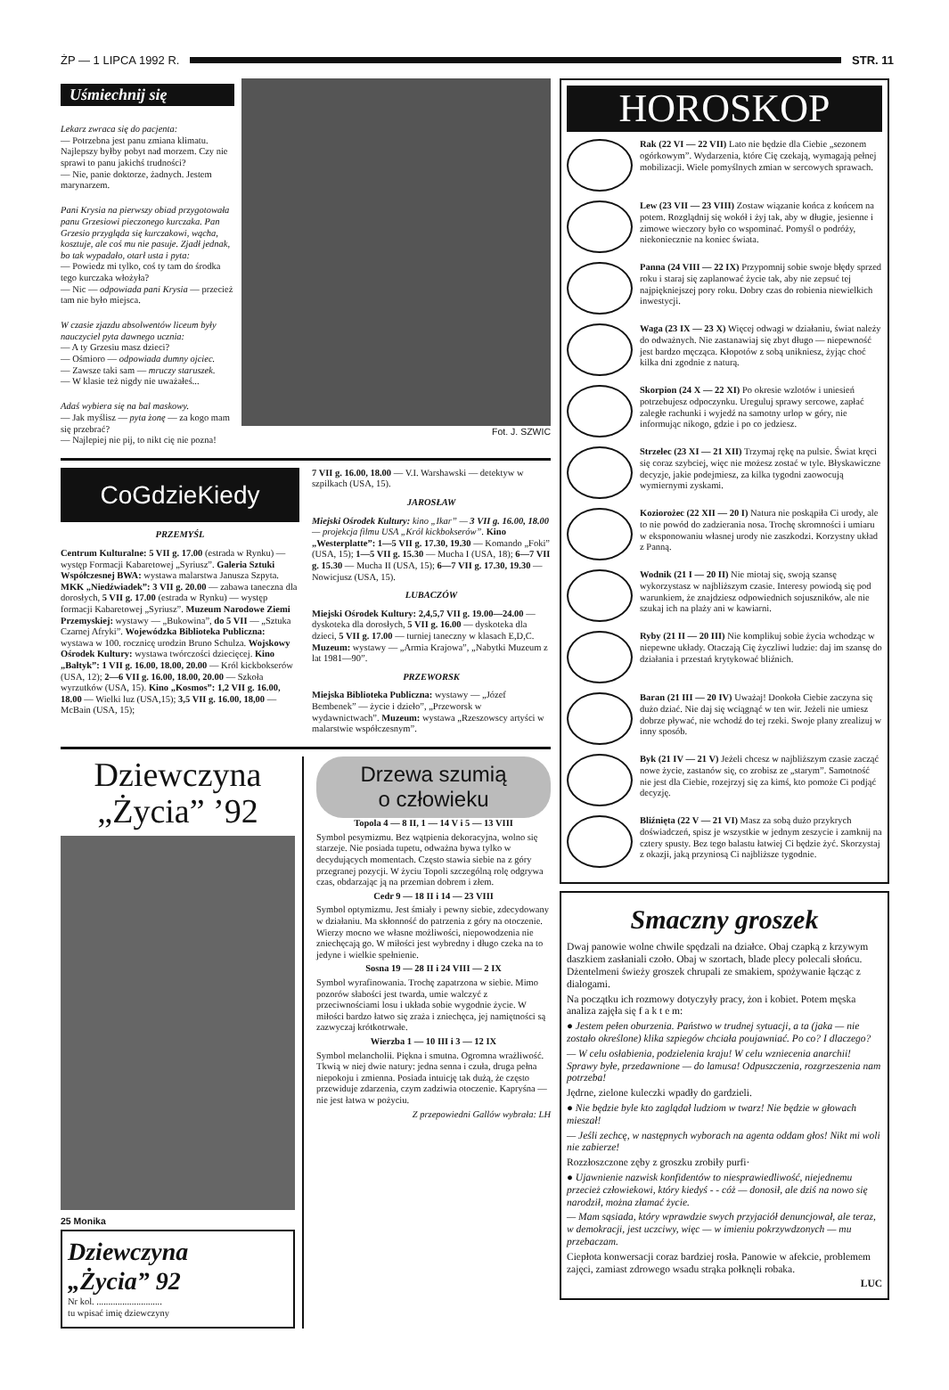ŻP — 1 LIPCA 1992 R. STR. 11
Uśmiechnij się
Lekarz zwraca się do pacjenta:
— Potrzebna jest panu zmiana klimatu. Najlepszy byłby pobyt nad morzem. Czy nie sprawi to panu jakichś trudności?
— Nie, panie doktorze, żadnych. Jestem marynarzem.
Pani Krysia na pierwszy obiad przygotowała panu Grzesiowi pieczonego kurczaka. Pan Grzesio przygląda się kurczakowi, wącha, kosztuje, ale coś mu nie pasuje. Zjadł jednak, bo tak wypadało, otarł usta i pyta:
— Powiedz mi tylko, coś ty tam do środka tego kurczaka włożyła?
— Nic — odpowiada pani Krysia — przecież tam nie było miejsca.
W czasie zjazdu absolwentów liceum były nauczyciel pyta dawnego ucznia:
— A ty Grzesiu masz dzieci?
— Ośmioro — odpowiada dumny ojciec.
— Zawsze taki sam — mruczy staruszek.
— W klasie też nigdy nie uważałeś...
Adaś wybiera się na bal maskowy.
— Jak myślisz — pyta żonę — za kogo mam się przebrać?
— Najlepiej nie pij, to nikt cię nie pozna!
Fot. J. SZWIC
CoGdzieKiedy
PRZEMYŚL
Centrum Kulturalne: 5 VII g. 17.00 (estrada w Rynku) — występ Formacji Kabaretowej „Syriusz”. Galeria Sztuki Współczesnej BWA: wystawa malarstwa Janusza Szpyta. MKK „Niedźwiadek”: 3 VII g. 20.00 — zabawa taneczna dla dorosłych, 5 VII g. 17.00 (estrada w Rynku) — występ formacji Kabaretowej „Syriusz”. Muzeum Narodowe Ziemi Przemyskiej: wystawy — „Bukowina”, do 5 VII — „Sztuka Czarnej Afryki”. Wojewódzka Biblioteka Publiczna: wystawa w 100. rocznicę urodzin Bruno Schulza. Wojskowy Ośrodek Kultury: wystawa twórczości dziecięcej. Kino „Bałtyk”: 1 VII g. 16.00, 18.00, 20.00 — Król kickbokserów (USA, 12); 2—6 VII g. 16.00, 18.00, 20.00 — Szkoła wyrzutków (USA, 15). Kino „Kosmos”: 1,2 VII g. 16.00, 18.00 — Wielki luz (USA,15); 3,5 VII g. 16.00, 18,00 — McBain (USA, 15);
7 VII g. 16.00, 18.00 — V.I. Warshawski — detektyw w szpilkach (USA, 15).
JAROSŁAW
Miejski Ośrodek Kultury: kino „Ikar” — 3 VII g. 16.00, 18.00 — projekcja filmu USA „Król kickbokserów”. Kino „Westerplatte”: 1—5 VII g. 17.30, 19.30 — Komando „Foki” (USA, 15); 1—5 VII g. 15.30 — Mucha I (USA, 18); 6—7 VII g. 15.30 — Mucha II (USA, 15); 6—7 VII g. 17.30, 19.30 — Nowicjusz (USA, 15).
LUBACZÓW
Miejski Ośrodek Kultury: 2,4,5,7 VII g. 19.00—24.00 — dyskoteka dla dorosłych, 5 VII g. 16.00 — dyskoteka dla dzieci, 5 VII g. 17.00 — turniej taneczny w klasach E,D,C. Muzeum: wystawy — „Armia Krajowa”, „Nabytki Muzeum z lat 1981—90”.
PRZEWORSK
Miejska Biblioteka Publiczna: wystawy — „Józef Bembenek” — życie i dzieło”, „Przeworsk w wydawnictwach”. Muzeum: wystawa „Rzeszowscy artyści w malarstwie współczesnym”.
Dziewczyna
„Życia” ’92
25 Monika
Dziewczyna
„Życia” 92
Nr kol. ............................
tu wpisać imię dziewczyny
Drzewa szumią
o człowieku
Topola 4 — 8 II, 1 — 14 V i 5 — 13 VIII
Symbol pesymizmu. Bez wątpienia dekoracyjna, wolno się starzeje. Nie posiada tupetu, odważna bywa tylko w decydujących momentach. Często stawia siebie na z góry przegranej pozycji. W życiu Topoli szczególną rolę odgrywa czas, obdarzając ją na przemian dobrem i złem.
Cedr 9 — 18 II i 14 — 23 VIII
Symbol optymizmu. Jest śmiały i pewny siebie, zdecydowany w działaniu. Ma skłonność do patrzenia z góry na otoczenie. Wierzy mocno we własne możliwości, niepowodzenia nie zniechęcają go. W miłości jest wybredny i długo czeka na to jedyne i wielkie spełnienie.
Sosna 19 — 28 II i 24 VIII — 2 IX
Symbol wyrafinowania. Trochę zapatrzona w siebie. Mimo pozorów słabości jest twarda, umie walczyć z przeciwnościami losu i układa sobie wygodnie życie. W miłości bardzo łatwo się zraża i zniechęca, jej namiętności są zazwyczaj krótkotrwałe.
Wierzba 1 — 10 III i 3 — 12 IX
Symbol melancholii. Piękna i smutna. Ogromna wrażliwość. Tkwią w niej dwie natury: jedna senna i czuła, druga pełna niepokoju i zmienna. Posiada intuicję tak dużą, że często przewiduje zdarzenia, czym zadziwia otoczenie. Kapryśna — nie jest łatwa w pożyciu.
Z przepowiedni Gallów wybrała: LH
HOROSKOP
Rak (22 VI — 22 VII) Lato nie będzie dla Ciebie „sezonem ogórkowym”. Wydarzenia, które Cię czekają, wymagają pełnej mobilizacji. Wiele pomyślnych zmian w sercowych sprawach.
Lew (23 VII — 23 VIII) Zostaw wiązanie końca z końcem na potem. Rozglądnij się wokół i żyj tak, aby w długie, jesienne i zimowe wieczory było co wspominać. Pomyśl o podróży, niekoniecznie na koniec świata.
Panna (24 VIII — 22 IX) Przypomnij sobie swoje błędy sprzed roku i staraj się zaplanować życie tak, aby nie zepsuć tej najpiękniejszej pory roku. Dobry czas do robienia niewielkich inwestycji.
Waga (23 IX — 23 X) Więcej odwagi w działaniu, świat należy do odważnych. Nie zastanawiaj się zbyt długo — niepewność jest bardzo męcząca. Kłopotów z sobą unikniesz, żyjąc choć kilka dni zgodnie z naturą.
Skorpion (24 X — 22 XI) Po okresie wzlotów i uniesień potrzebujesz odpoczynku. Ureguluj sprawy sercowe, zapłać zaległe rachunki i wyjedź na samotny urlop w góry, nie informując nikogo, gdzie i po co jedziesz.
Strzelec (23 XI — 21 XII) Trzymaj rękę na pulsie. Świat kręci się coraz szybciej, więc nie możesz zostać w tyle. Błyskawiczne decyzje, jakie podejmiesz, za kilka tygodni zaowocują wymiernymi zyskami.
Koziorożec (22 XII — 20 I) Natura nie poskąpiła Ci urody, ale to nie powód do zadzierania nosa. Trochę skromności i umiaru w eksponowaniu własnej urody nie zaszkodzi. Korzystny układ z Panną.
Wodnik (21 I — 20 II) Nie miotaj się, swoją szansę wykorzystasz w najbliższym czasie. Interesy powiodą się pod warunkiem, że znajdziesz odpowiednich sojuszników, ale nie szukaj ich na plaży ani w kawiarni.
Ryby (21 II — 20 III) Nie komplikuj sobie życia wchodząc w niepewne układy. Otaczają Cię życzliwi ludzie: daj im szansę do działania i przestań krytykować bliźnich.
Baran (21 III — 20 IV) Uważaj! Dookoła Ciebie zaczyna się dużo dziać. Nie daj się wciągnąć w ten wir. Jeżeli nie umiesz dobrze pływać, nie wchodź do tej rzeki. Swoje plany zrealizuj w inny sposób.
Byk (21 IV — 21 V) Jeżeli chcesz w najbliższym czasie zacząć nowe życie, zastanów się, co zrobisz ze „starym”. Samotność nie jest dla Ciebie, rozejrzyj się za kimś, kto pomoże Ci podjąć decyzję.
Bliźnięta (22 V — 21 VI) Masz za sobą dużo przykrych doświadczeń, spisz je wszystkie w jednym zeszycie i zamknij na cztery spusty. Bez tego balastu łatwiej Ci będzie żyć. Skorzystaj z okazji, jaką przyniosą Ci najbliższe tygodnie.
Smaczny groszek
Dwaj panowie wolne chwile spędzali na działce. Obaj czapką z krzywym daszkiem zasłaniali czoło. Obaj w szortach, blade plecy polecali słońcu. Dżentelmeni świeży groszek chrupali ze smakiem, spożywanie łącząc z dialogami.
Na początku ich rozmowy dotyczyły pracy, żon i kobiet. Potem męska analiza zajęła się f a k t e m:
● Jestem pełen oburzenia. Państwo w trudnej sytuacji, a ta (jaka — nie zostało określone) klika szpiegów chciała poujawniać. Po co? I dlaczego?
— W celu osłabienia, podzielenia kraju! W celu wzniecenia anarchii! Sprawy byłe, przedawnione — do lamusa! Odpuszczenia, rozgrzeszenia nam potrzeba!
Jędrne, zielone kuleczki wpadły do gardzieli.
● Nie będzie byle kto zaglądał ludziom w twarz! Nie będzie w głowach mieszał!
— Jeśli zechcę, w następnych wyborach na agenta oddam głos! Nikt mi woli nie zabierze!
Rozzłoszczone zęby z groszku zrobiły purfi·
● Ujawnienie nazwisk konfidentów to niesprawiedliwość, niejednemu przecież człowiekowi, który kiedyś - - cóż — donosił, ale dziś na nowo się narodził, można złamać życie.
— Mam sąsiada, który wprawdzie swych przyjaciół denuncjował, ale teraz, w demokracji, jest uczciwy, więc — w imieniu pokrzywdzonych — mu przebaczam.
Ciepłota konwersacji coraz bardziej rosła. Panowie w afekcie, problemem zajęci, zamiast zdrowego wsadu strąka połknęli robaka.
LUC